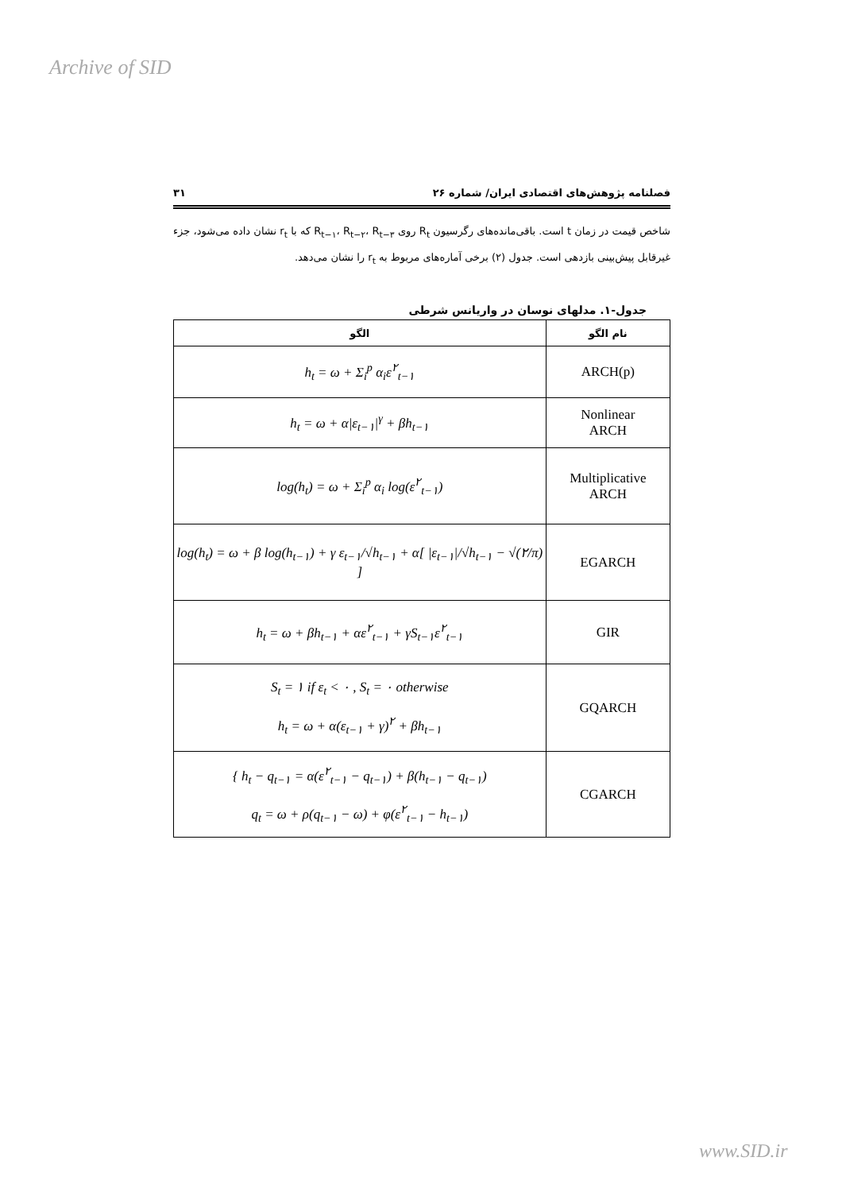Archive of SID
فصلنامه پژوهش‌های اقتصادی ایران/ شماره ۲۶ ۳۱
شاخص قیمت در زمان t است. باقی‌مانده‌های رگرسیون R<sub>t</sub> روی R<sub>t−۱</sub>، R<sub>t−۲</sub>، R<sub>t−۳</sub> که با r<sub>t</sub> نشان داده می‌شود، جزء غیرقابل پیش‌بینی بازدهی است. جدول (۲) برخی آماره‌های مربوط به r<sub>t</sub> را نشان می‌دهد.
جدول-۱. مدلهای نوسان در واریانس شرطی
| نام الگو | الگو |
| --- | --- |
| ARCH(p) | h<sub>t</sub> = ω + Σ<sub>i</sub><sup>p</sup> α<sub>i</sub>ε<sup>۲</sup><sub>t−۱</sub> |
| Nonlinear ARCH | h<sub>t</sub> = ω + α/ε<sub>t−۱</sub>/<sup>γ</sup> + βh<sub>t−۱</sub> |
| Multiplicative ARCH | log(h<sub>t</sub>) = ω + Σ<sub>i</sub><sup>p</sup> α<sub>i</sub> log(ε<sup>۲</sup><sub>t−۱</sub>) |
| EGARCH | log(h<sub>t</sub>) = ω + β log(h<sub>t−۱</sub>) + γ ε<sub>t−۱</sub>/√h<sub>t−۱</sub> + α[ /ε<sub>t−۱</sub>//√h<sub>t−۱</sub> − √(۲/π) ] |
| GIR | h<sub>t</sub> = ω + βh<sub>t−۱</sub> + αε<sup>۲</sup><sub>t−۱</sub> + γS<sub>t−۱</sub>ε<sup>۲</sup><sub>t−۱</sub> |
| GQARCH | S<sub>t</sub> = ۱ if ε<sub>t</sub> < ۰ , S<sub>t</sub> = ۰ otherwise h<sub>t</sub> = ω + α(ε<sub>t−۱</sub> + γ)<sup>۲</sup> + βh<sub>t−۱</sub> |
| CGARCH | { h<sub>t</sub> − q<sub>t−۱</sub> = α(ε<sup>۲</sup><sub>t−۱</sub> − q<sub>t−۱</sub>) + β(h<sub>t−۱</sub> − q<sub>t−۱</sub>) q<sub>t</sub> = ω + ρ(q<sub>t−۱</sub> − ω) + φ(ε<sup>۲</sup><sub>t−۱</sub> − h<sub>t−۱</sub>) |
www.SID.ir